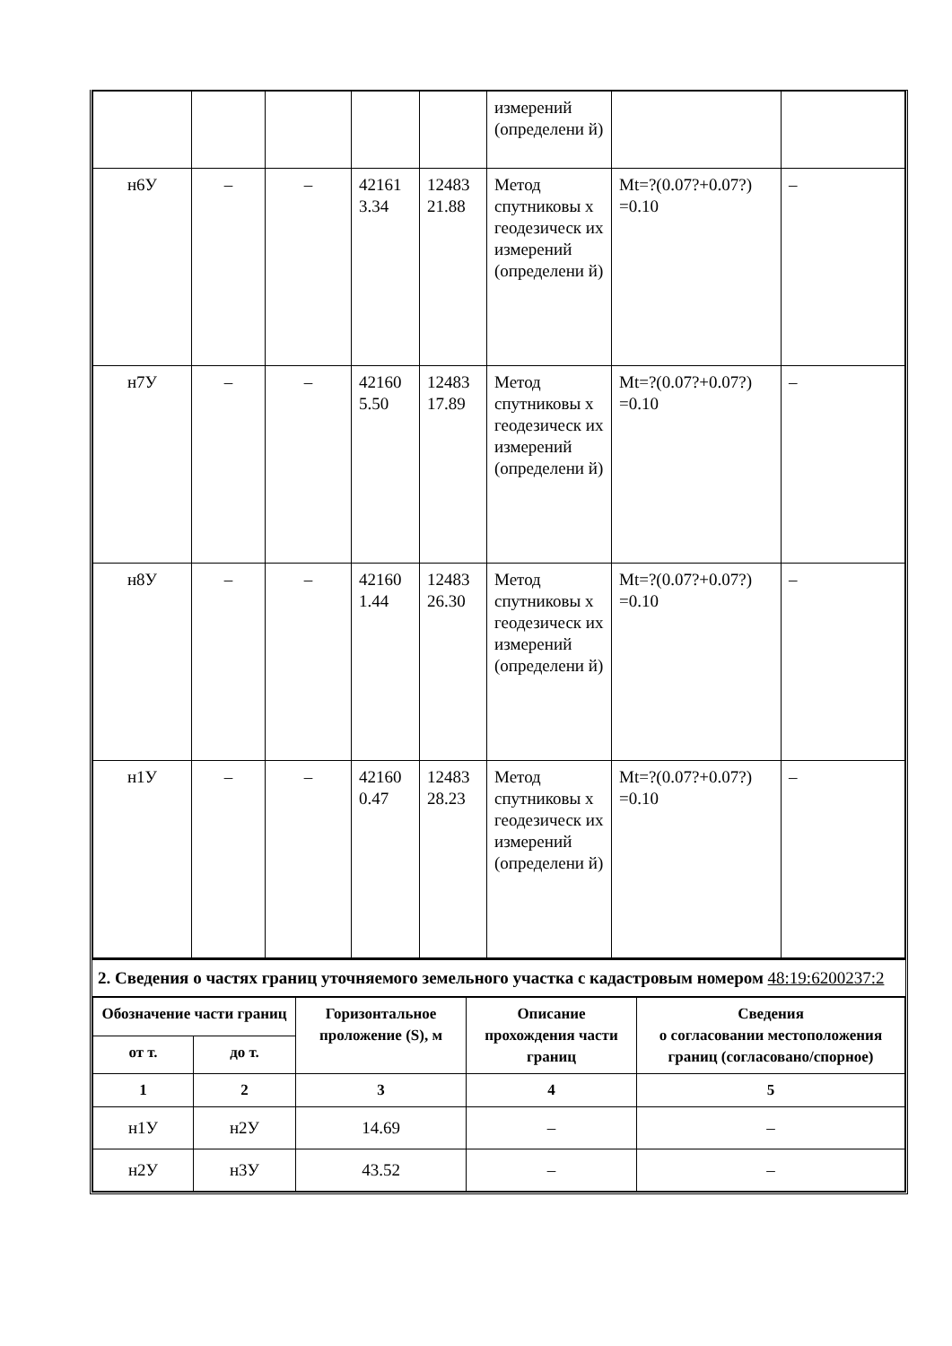| | | | | | измерений (определени й) | | |
| н6У | – | – | 42161 3.34 | 12483 21.88 | Метод спутниковы х геодезическ их измерений (определени й) | Mt=?(0.07?+0.07?) =0.10 | – |
| н7У | – | – | 42160 5.50 | 12483 17.89 | Метод спутниковы х геодезическ их измерений (определени й) | Mt=?(0.07?+0.07?) =0.10 | – |
| н8У | – | – | 42160 1.44 | 12483 26.30 | Метод спутниковы х геодезическ их измерений (определени й) | Mt=?(0.07?+0.07?) =0.10 | – |
| н1У | – | – | 42160 0.47 | 12483 28.23 | Метод спутниковы х геодезическ их измерений (определени й) | Mt=?(0.07?+0.07?) =0.10 | – |
2. Сведения о частях границ уточняемого земельного участка с кадастровым номером 48:19:6200237:2
| Обозначение части границ | | Горизонтальное проложение (S), м | Описание прохождения части границ | Сведения о согласовании местоположения границ (согласовано/спорное) |
| --- | --- | --- | --- | --- |
| от т. | до т. | | | |
| 1 | 2 | 3 | 4 | 5 |
| н1У | н2У | 14.69 | – | – |
| н2У | н3У | 43.52 | – | – |